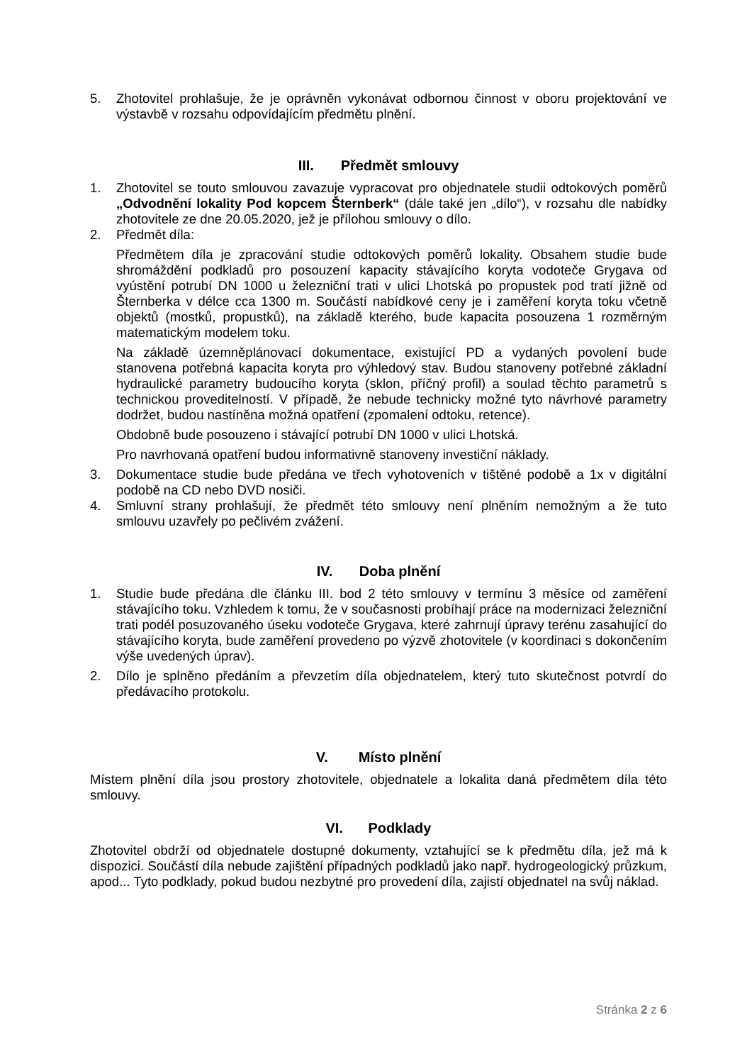5. Zhotovitel prohlašuje, že je oprávněn vykonávat odbornou činnost v oboru projektování ve výstavbě v rozsahu odpovídajícím předmětu plnění.
III. Předmět smlouvy
1. Zhotovitel se touto smlouvou zavazuje vypracovat pro objednatele studii odtokových poměrů „Odvodnění lokality Pod kopcem Šternberk“ (dále také jen „dílo“), v rozsahu dle nabídky zhotovitele ze dne 20.05.2020, jež je přílohou smlouvy o dílo.
2. Předmět díla:
Předmětem díla je zpracování studie odtokových poměrů lokality. Obsahem studie bude shromáždění podkladů pro posouzení kapacity stávajícího koryta vodoteče Grygava od vyústění potrubí DN 1000 u železniční trati v ulici Lhotská po propustek pod tratí jižně od Šternberka v délce cca 1300 m. Součástí nabídkové ceny je i zaměření koryta toku včetně objektů (mostků, propustků), na základě kterého, bude kapacita posouzena 1 rozměrným matematickým modelem toku.
Na základě územněplánovací dokumentace, existující PD a vydaných povolení bude stanovena potřebná kapacita koryta pro výhledový stav. Budou stanoveny potřebné základní hydraulické parametry budoucího koryta (sklon, příčný profil) a soulad těchto parametrů s technickou proveditelností. V případě, že nebude technicky možné tyto návrhové parametry dodržet, budou nastíněna možná opatření (zpomalení odtoku, retence).
Obdobně bude posouzeno i stávající potrubí DN 1000 v ulici Lhotská.
Pro navrhovaná opatření budou informativně stanoveny investiční náklady.
3. Dokumentace studie bude předána ve třech vyhotoveních v tištěné podobě a 1x v digitální podobě na CD nebo DVD nosiči.
4. Smluvní strany prohlašují, že předmět této smlouvy není plněním nemožným a že tuto smlouvu uzavřely po pečlivém zvážení.
IV. Doba plnění
1. Studie bude předána dle článku III. bod 2 této smlouvy v termínu 3 měsíce od zaměření stávajícího toku. Vzhledem k tomu, že v současnosti probíhají práce na modernizaci železniční trati podél posuzovaného úseku vodoteče Grygava, které zahrnují úpravy terénu zasahující do stávajícího koryta, bude zaměření provedeno po výzvě zhotovitele (v koordinaci s dokončením výše uvedených úprav).
2. Dílo je splněno předáním a převzetím díla objednatelem, který tuto skutečnost potvrdí do předávacího protokolu.
V. Místo plnění
Místem plnění díla jsou prostory zhotovitele, objednatele a lokalita daná předmětem díla této smlouvy.
VI. Podklady
Zhotovitel obdrží od objednatele dostupné dokumenty, vztahující se k předmětu díla, jež má k dispozici. Součástí díla nebude zajištění případných podkladů jako např. hydrogeologický průzkum, apod... Tyto podklady, pokud budou nezbytné pro provedení díla, zajistí objednatel na svůj náklad.
Stránka 2 z 6